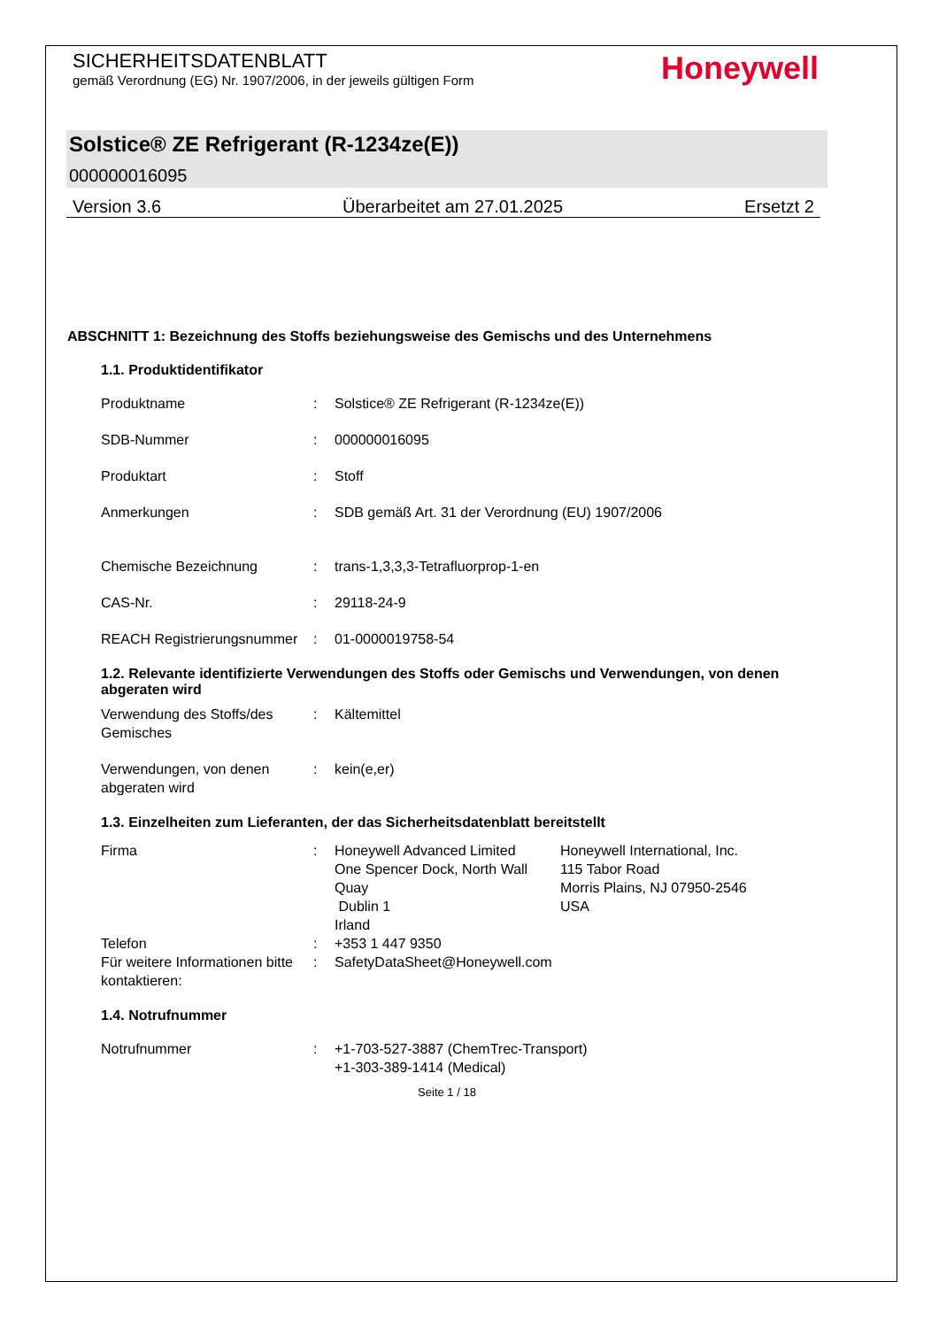SICHERHEITSDATENBLATT
gemäß Verordnung (EG) Nr. 1907/2006, in der jeweils gültigen Form
Honeywell
Solstice® ZE Refrigerant (R-1234ze(E))
000000016095
Version 3.6 Überarbeitet am 27.01.2025 Ersetzt 2
ABSCHNITT 1: Bezeichnung des Stoffs beziehungsweise des Gemischs und des Unternehmens
1.1. Produktidentifikator
Produktname : Solstice® ZE Refrigerant (R-1234ze(E))
SDB-Nummer : 000000016095
Produktart : Stoff
Anmerkungen : SDB gemäß Art. 31 der Verordnung (EU) 1907/2006
Chemische Bezeichnung : trans-1,3,3,3-Tetrafluorprop-1-en
CAS-Nr. : 29118-24-9
REACH Registrierungsnummer
: 01-0000019758-54
1.2. Relevante identifizierte Verwendungen des Stoffs oder Gemischs und Verwendungen, von denen abgeraten wird
Verwendung des Stoffs/des Gemisches
: Kältemittel
Verwendungen, von denen abgeraten wird
: kein(e,er)
1.3. Einzelheiten zum Lieferanten, der das Sicherheitsdatenblatt bereitstellt
Firma : Honeywell Advanced Limited
One Spencer Dock, North Wall Quay
Dublin 1
Irland
Honeywell International, Inc.
115 Tabor Road
Morris Plains, NJ 07950-2546
USA
Telefon : +353 1 447 9350
Für weitere Informationen bitte kontaktieren:
: SafetyDataSheet@Honeywell.com
1.4. Notrufnummer
Notrufnummer : +1-703-527-3887 (ChemTrec-Transport)
+1-303-389-1414 (Medical)
Seite 1 / 18